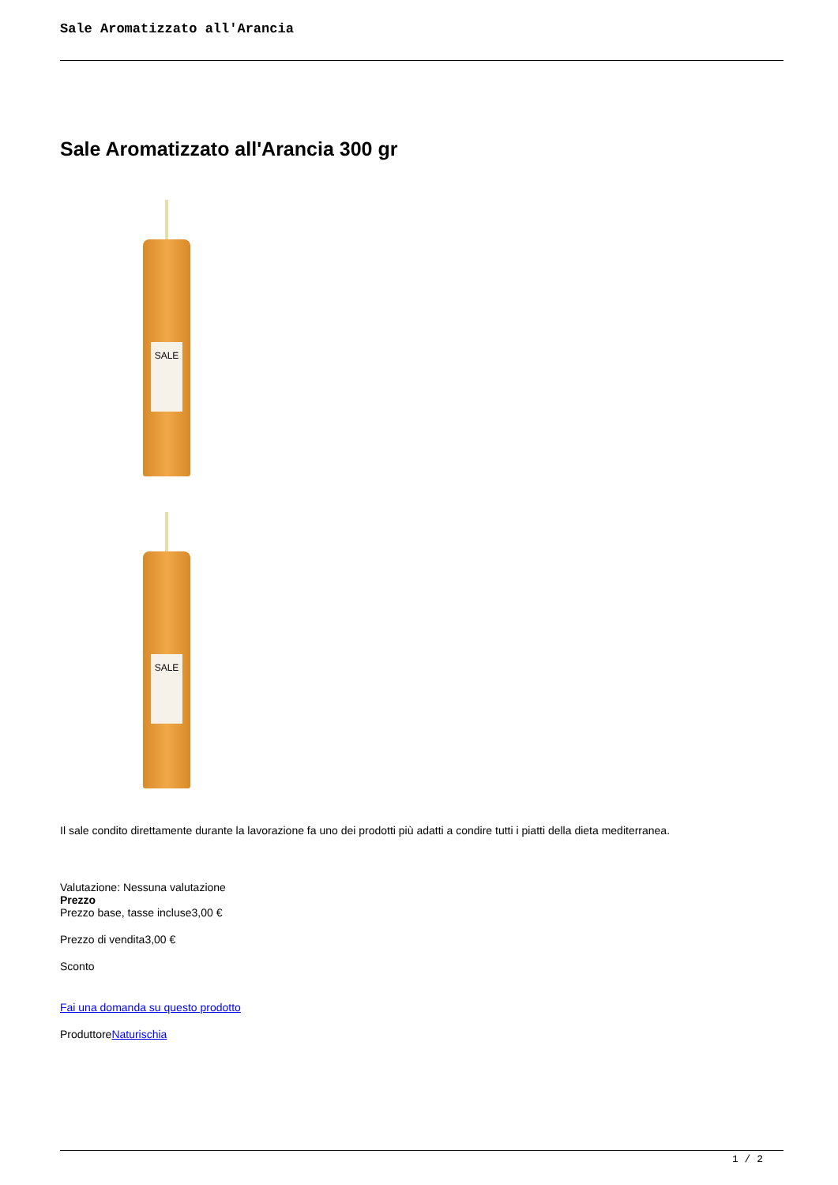Sale Aromatizzato all'Arancia
Sale Aromatizzato all'Arancia 300 gr
SALE
SALE
Il sale condito direttamente durante la lavorazione fa uno dei prodotti più adatti a condire tutti i piatti della dieta mediterranea.
Valutazione: Nessuna valutazione
Prezzo
Prezzo base, tasse incluse3,00 €
Prezzo di vendita3,00 €
Sconto
Fai una domanda su questo prodotto
ProduttoreNaturischia
1 / 2